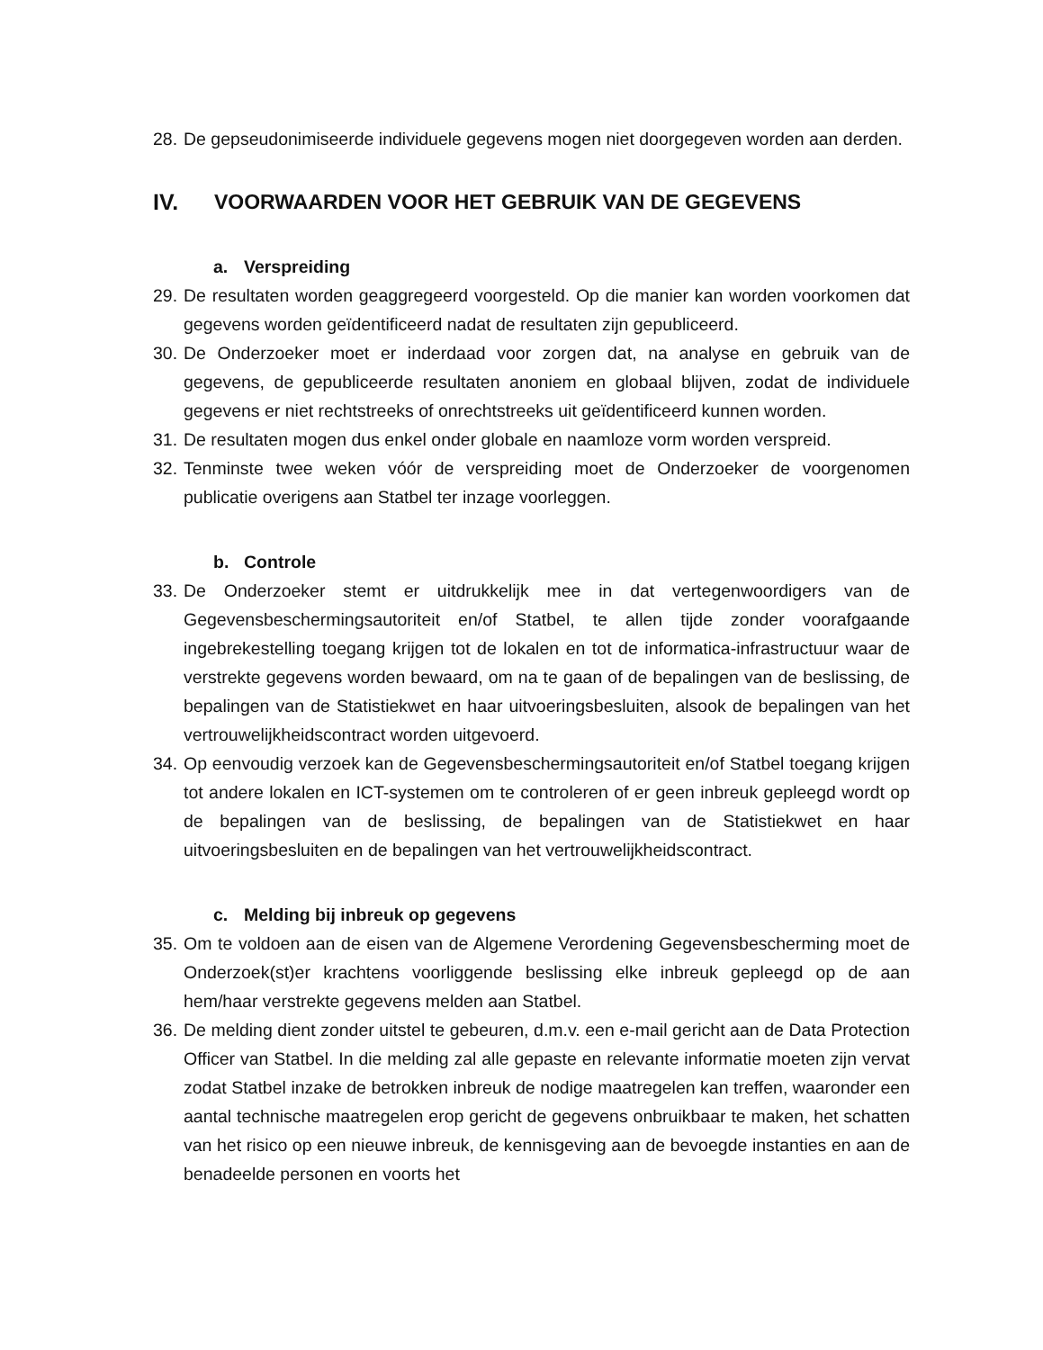28. De gepseudonimiseerde individuele gegevens mogen niet doorgegeven worden aan derden.
IV. VOORWAARDEN VOOR HET GEBRUIK VAN DE GEGEVENS
a. Verspreiding
29. De resultaten worden geaggregeerd voorgesteld. Op die manier kan worden voorkomen dat gegevens worden geïdentificeerd nadat de resultaten zijn gepubliceerd.
30. De Onderzoeker moet er inderdaad voor zorgen dat, na analyse en gebruik van de gegevens, de gepubliceerde resultaten anoniem en globaal blijven, zodat de individuele gegevens er niet rechtstreeks of onrechtstreeks uit geïdentificeerd kunnen worden.
31. De resultaten mogen dus enkel onder globale en naamloze vorm worden verspreid.
32. Tenminste twee weken vóór de verspreiding moet de Onderzoeker de voorgenomen publicatie overigens aan Statbel ter inzage voorleggen.
b. Controle
33. De Onderzoeker stemt er uitdrukkelijk mee in dat vertegenwoordigers van de Gegevensbeschermingsautoriteit en/of Statbel, te allen tijde zonder voorafgaande ingebrekestelling toegang krijgen tot de lokalen en tot de informatica-infrastructuur waar de verstrekte gegevens worden bewaard, om na te gaan of de bepalingen van de beslissing, de bepalingen van de Statistiekwet en haar uitvoeringsbesluiten, alsook de bepalingen van het vertrouwelijkheidscontract worden uitgevoerd.
34. Op eenvoudig verzoek kan de Gegevensbeschermingsautoriteit en/of Statbel toegang krijgen tot andere lokalen en ICT-systemen om te controleren of er geen inbreuk gepleegd wordt op de bepalingen van de beslissing, de bepalingen van de Statistiekwet en haar uitvoeringsbesluiten en de bepalingen van het vertrouwelijkheidscontract.
c. Melding bij inbreuk op gegevens
35. Om te voldoen aan de eisen van de Algemene Verordening Gegevensbescherming moet de Onderzoek(st)er krachtens voorliggende beslissing elke inbreuk gepleegd op de aan hem/haar verstrekte gegevens melden aan Statbel.
36. De melding dient zonder uitstel te gebeuren, d.m.v. een e-mail gericht aan de Data Protection Officer van Statbel. In die melding zal alle gepaste en relevante informatie moeten zijn vervat zodat Statbel inzake de betrokken inbreuk de nodige maatregelen kan treffen, waaronder een aantal technische maatregelen erop gericht de gegevens onbruikbaar te maken, het schatten van het risico op een nieuwe inbreuk, de kennisgeving aan de bevoegde instanties en aan de benadeelde personen en voorts het